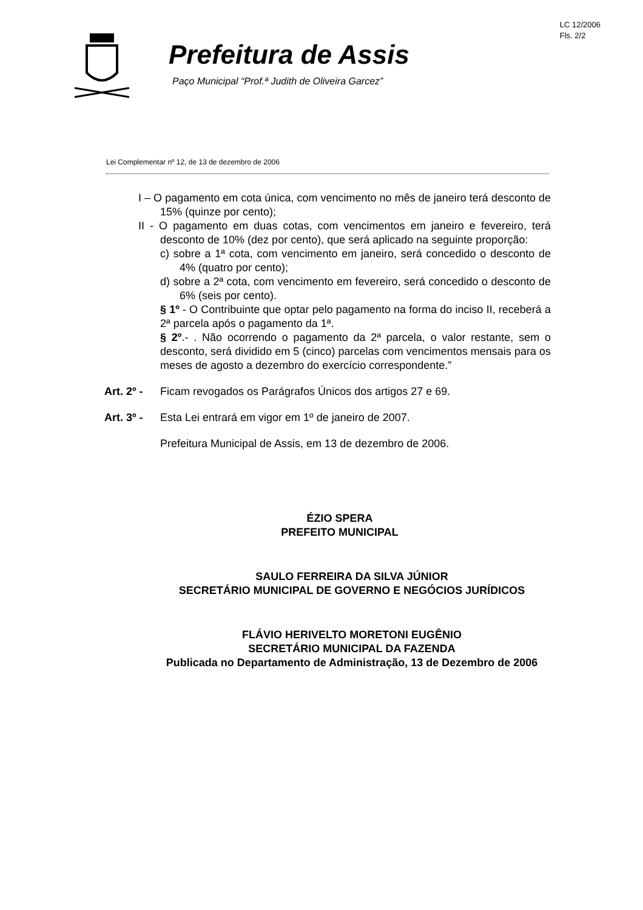LC 12/2006
Fls. 2/2
Prefeitura de Assis
Paço Municipal “Prof.ª Judith de Oliveira Garcez”
Lei Complementar nº 12, de 13 de dezembro de 2006
I – O pagamento em cota única, com vencimento no mês de janeiro terá desconto de 15% (quinze por cento);
II - O pagamento em duas cotas, com vencimentos em janeiro e fevereiro, terá desconto de 10% (dez por cento), que será aplicado na seguinte proporção:
c) sobre a 1ª cota, com vencimento em janeiro, será concedido o desconto de 4% (quatro por cento);
d) sobre a 2ª cota, com vencimento em fevereiro, será concedido o desconto de 6% (seis por cento).
§ 1º - O Contribuinte que optar pelo pagamento na forma do inciso II, receberá a 2ª parcela após o pagamento da 1ª.
§ 2º.- . Não ocorrendo o pagamento da 2ª parcela, o valor restante, sem o desconto, será dividido em 5 (cinco) parcelas com vencimentos mensais para os meses de agosto a dezembro do exercício correspondente.”
Art. 2º - Ficam revogados os Parágrafos Únicos dos artigos 27 e 69.
Art. 3º - Esta Lei entrará em vigor em 1º de janeiro de 2007.
Prefeitura Municipal de Assis, em 13 de dezembro de 2006.
ÉZIO SPERA
PREFEITO MUNICIPAL
SAULO FERREIRA DA SILVA JÚNIOR
SECRETÁRIO MUNICIPAL DE GOVERNO E NEGÓCIOS JURÍDICOS
FLÁVIO HERIVELTO MORETONI EUGÊNIO
SECRETÁRIO MUNICIPAL DA FAZENDA
Publicada no Departamento de Administração, 13 de Dezembro de 2006